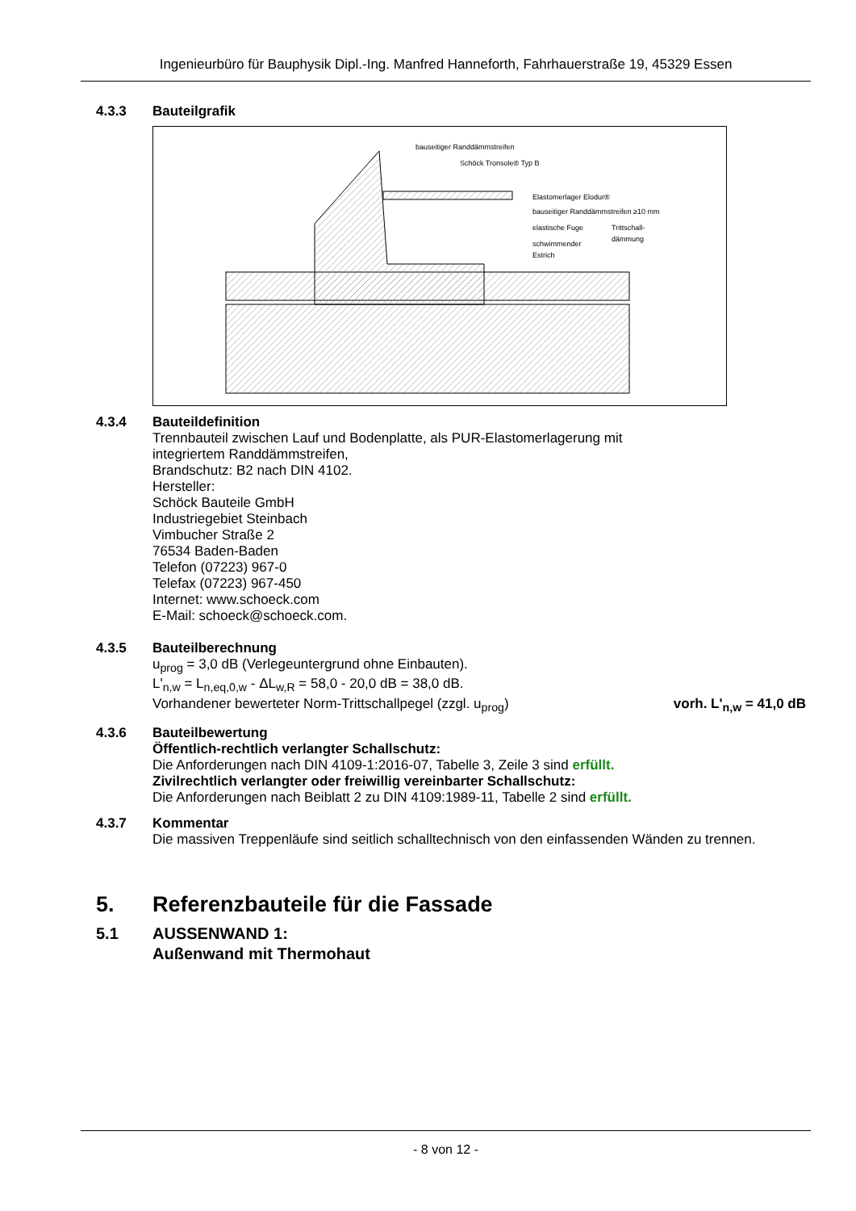Ingenieurbüro für Bauphysik Dipl.-Ing. Manfred Hanneforth, Fahrhauerstraße 19, 45329 Essen
4.3.3 Bauteilgrafik
bauseitiger Randdämmstreifen
Schöck Tronsole® Typ B
Elastomerlager Elodur®
bauseitiger Randdämmstreifen ≥10 mm
elastische Fuge
Trittschall-
dämmung
schwimmender
Estrich
4.3.4 Bauteildefinition
Trennbauteil zwischen Lauf und Bodenplatte, als PUR-Elastomerlagerung mit
integriertem Randdämmstreifen,
Brandschutz: B2 nach DIN 4102.
Hersteller:
Schöck Bauteile GmbH
Industriegebiet Steinbach
Vimbucher Straße 2
76534 Baden-Baden
Telefon (07223) 967-0
Telefax (07223) 967-450
Internet: www.schoeck.com
E-Mail: schoeck@schoeck.com.
4.3.5 Bauteilberechnung
u<sub>prog</sub> = 3,0 dB (Verlegeuntergrund ohne Einbauten).
L'<sub>n,w</sub> = L<sub>n,eq,0,w</sub> - ΔL<sub>w,R</sub> = 58,0 - 20,0 dB = 38,0 dB.
Vorhandener bewerteter Norm-Trittschallpegel (zzgl. u<sub>prog</sub>) vorh. L'<sub>n,w</sub> = 41,0 dB
4.3.6 Bauteilbewertung
Öffentlich-rechtlich verlangter Schallschutz:
Die Anforderungen nach DIN 4109-1:2016-07, Tabelle 3, Zeile 3 sind erfüllt.
Zivilrechtlich verlangter oder freiwillig vereinbarter Schallschutz:
Die Anforderungen nach Beiblatt 2 zu DIN 4109:1989-11, Tabelle 2 sind erfüllt.
4.3.7 Kommentar
Die massiven Treppenläufe sind seitlich schalltechnisch von den einfassenden Wänden zu trennen.
5. Referenzbauteile für die Fassade
5.1 AUSSENWAND 1:
Außenwand mit Thermohaut
- 8 von 12 -